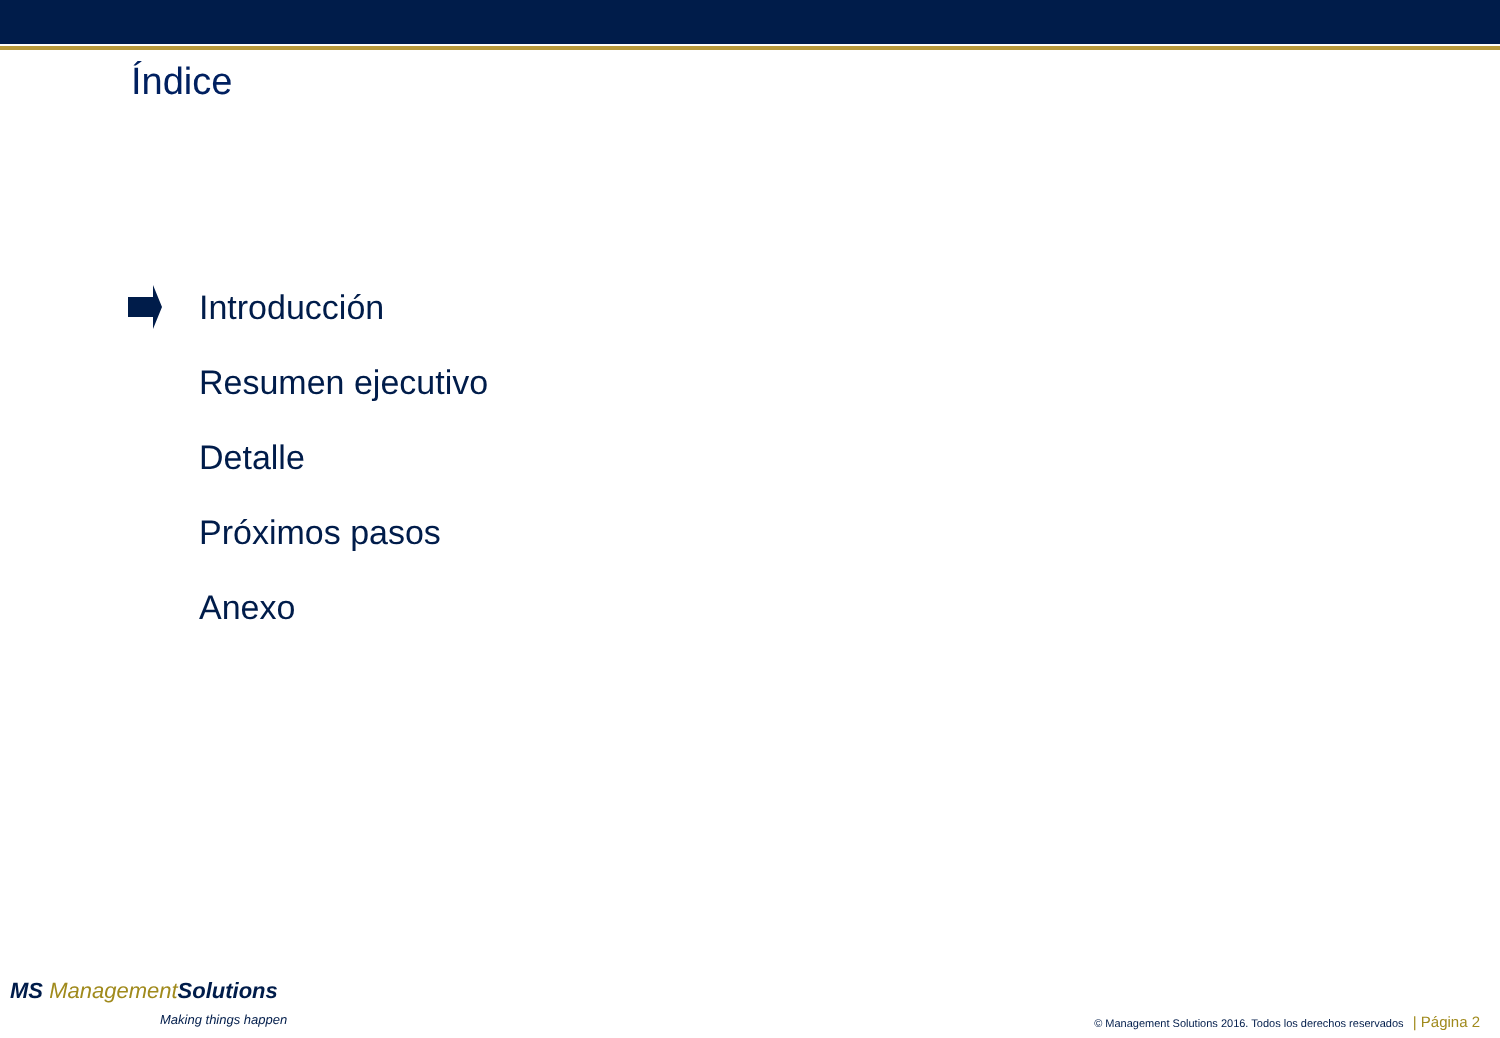Índice
Introducción
Resumen ejecutivo
Detalle
Próximos pasos
Anexo
MS Management Solutions
Making things happen
© Management Solutions 2016. Todos los derechos reservados | Página 2